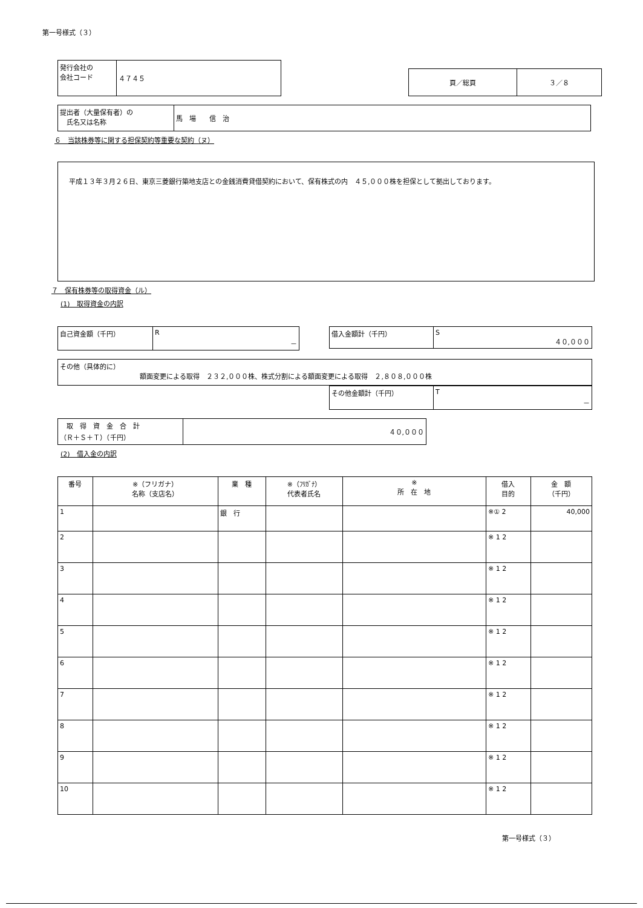第一号様式（３）
| 発行会社の 会社コード | ４７４５ |
| 頁／総頁 | ３／８ |
| 提出者（大量保有者）の 氏名又は名称 | 馬 場 信 治 |
６　当該株券等に関する担保契約等重要な契約（ヌ）
平成１３年３月２６日、東京三菱銀行築地支店との金銭消費貸借契約において、保有株式の内　４５,０００株を担保として拠出しております。
７　保有株券等の取得資金（ル）
(1)　取得資金の内訳
| 自己資金額（千円） | R － |
| 借入金額計（千円） | S ４０,０００ |
| その他（具体的に） 額面変更による取得 ２３２,０００株、株式分割による額面変更による取得 ２,８０８,０００株 |
| その他金額計（千円） | T － |
| 取 得 資 金 合 計 （Ｒ＋Ｓ＋Ｔ）（千円） | ４０,０００ |
(2)　借入金の内訳
| 番号 | ※（フリガナ） 名称（支店名） | 業 種 | ※（ﾌﾘｶﾞﾅ） 代表者氏名 | ※ 所 在 地 | 借入 目的 | 金 額 （千円） |
| --- | --- | --- | --- | --- | --- | --- |
| 1 | | 銀 行 | | | ※① 2 | 40,000 |
| 2 | | | | | ※ 1 2 | |
| 3 | | | | | ※ 1 2 | |
| 4 | | | | | ※ 1 2 | |
| 5 | | | | | ※ 1 2 | |
| 6 | | | | | ※ 1 2 | |
| 7 | | | | | ※ 1 2 | |
| 8 | | | | | ※ 1 2 | |
| 9 | | | | | ※ 1 2 | |
| 10 | | | | | ※ 1 2 | |
第一号様式（３）